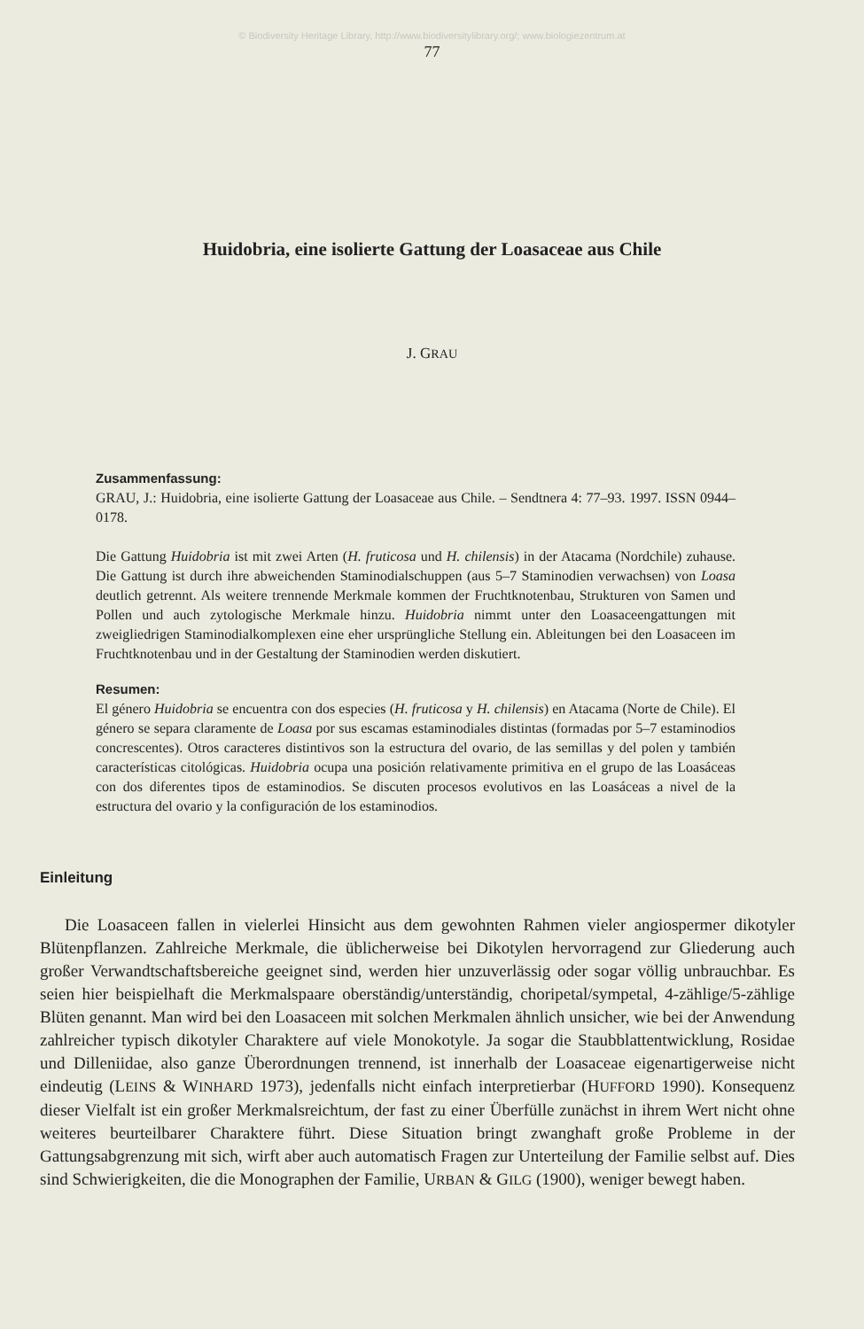© Biodiversity Heritage Library, http://www.biodiversitylibrary.org/; www.biologiezentrum.at
77
Huidobria, eine isolierte Gattung der Loasaceae aus Chile
J. GRAU
Zusammenfassung:
GRAU, J.: Huidobria, eine isolierte Gattung der Loasaceae aus Chile. – Sendtnera 4: 77–93. 1997. ISSN 0944–0178.
Die Gattung Huidobria ist mit zwei Arten (H. fruticosa und H. chilensis) in der Atacama (Nordchile) zuhause. Die Gattung ist durch ihre abweichenden Staminodialschuppen (aus 5–7 Staminodien verwachsen) von Loasa deutlich getrennt. Als weitere trennende Merkmale kommen der Fruchtknotenbau, Strukturen von Samen und Pollen und auch zytologische Merkmale hinzu. Huidobria nimmt unter den Loasaceengattungen mit zweigliedrigen Staminodialkomplexen eine eher ursprüngliche Stellung ein. Ableitungen bei den Loasaceen im Fruchtknotenbau und in der Gestaltung der Staminodien werden diskutiert.
Resumen:
El género Huidobria se encuentra con dos especies (H. fruticosa y H. chilensis) en Atacama (Norte de Chile). El género se separa claramente de Loasa por sus escamas estaminodiales distintas (formadas por 5–7 estaminodios concrescentes). Otros caracteres distintivos son la estructura del ovario, de las semillas y del polen y también características citológicas. Huidobria ocupa una posición relativamente primitiva en el grupo de las Loasáceas con dos diferentes tipos de estaminodios. Se discuten procesos evolutivos en las Loasáceas a nivel de la estructura del ovario y la configuración de los estaminodios.
Einleitung
Die Loasaceen fallen in vielerlei Hinsicht aus dem gewohnten Rahmen vieler angiospermer dikotyler Blütenpflanzen. Zahlreiche Merkmale, die üblicherweise bei Dikotylen hervorragend zur Gliederung auch großer Verwandtschaftsbereiche geeignet sind, werden hier unzuverlässig oder sogar völlig unbrauchbar. Es seien hier beispielhaft die Merkmalspaare oberständig/unterständig, choripetal/sympetal, 4-zählige/5-zählige Blüten genannt. Man wird bei den Loasaceen mit solchen Merkmalen ähnlich unsicher, wie bei der Anwendung zahlreicher typisch dikotyler Charaktere auf viele Monokotyle. Ja sogar die Staubblattentwicklung, Rosidae und Dilleniidae, also ganze Überordnungen trennend, ist innerhalb der Loasaceae eigenartigerweise nicht eindeutig (LEINS & WINHARD 1973), jedenfalls nicht einfach interpretierbar (HUFFORD 1990). Konsequenz dieser Vielfalt ist ein großer Merkmalsreichtum, der fast zu einer Überfülle zunächst in ihrem Wert nicht ohne weiteres beurteilbarer Charaktere führt. Diese Situation bringt zwanghaft große Probleme in der Gattungsabgrenzung mit sich, wirft aber auch automatisch Fragen zur Unterteilung der Familie selbst auf. Dies sind Schwierigkeiten, die die Monographen der Familie, URBAN & GILG (1900), weniger bewegt haben.